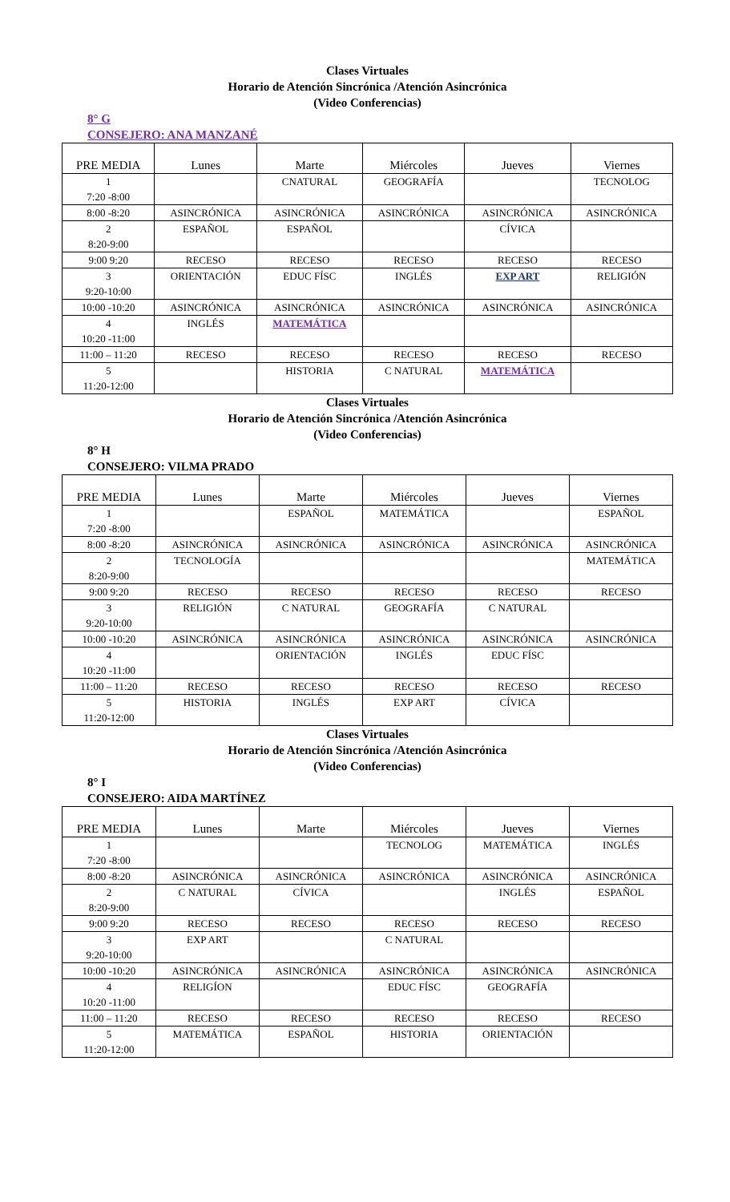Clases Virtuales
Horario de Atención Sincrónica /Atención Asincrónica
(Video Conferencias)
8° G
CONSEJERO: ANA MANZANÉ
| PRE MEDIA | Lunes | Marte | Miércoles | Jueves | Viernes |
| 1 7:20 -8:00 | | CNATURAL | GEOGRAFÍA | | TECNOLOG |
| 8:00 -8:20 | ASINCRÓNICA | ASINCRÓNICA | ASINCRÓNICA | ASINCRÓNICA | ASINCRÓNICA |
| 2 8:20-9:00 | ESPAÑOL | ESPAÑOL | | CÍVICA | |
| 9:00 9:20 | RECESO | RECESO | RECESO | RECESO | RECESO |
| 3 9:20-10:00 | ORIENTACIÓN | EDUC FÍSC | INGLÉS | EXP ART | RELIGIÓN |
| 10:00 -10:20 | ASINCRÓNICA | ASINCRÓNICA | ASINCRÓNICA | ASINCRÓNICA | ASINCRÓNICA |
| 4 10:20 -11:00 | INGLÉS | MATEMÁTICA | | | |
| 11:00 – 11:20 | RECESO | RECESO | RECESO | RECESO | RECESO |
| 5 11:20-12:00 | | HISTORIA | C NATURAL | MATEMÁTICA | |
Clases Virtuales
Horario de Atención Sincrónica /Atención Asincrónica
(Video Conferencias)
8° H
CONSEJERO: VILMA PRADO
| PRE MEDIA | Lunes | Marte | Miércoles | Jueves | Viernes |
| 1 7:20 -8:00 | | ESPAÑOL | MATEMÁTICA | | ESPAÑOL |
| 8:00 -8:20 | ASINCRÓNICA | ASINCRÓNICA | ASINCRÓNICA | ASINCRÓNICA | ASINCRÓNICA |
| 2 8:20-9:00 | TECNOLOGÍA | | | | MATEMÁTICA |
| 9:00 9:20 | RECESO | RECESO | RECESO | RECESO | RECESO |
| 3 9:20-10:00 | RELIGIÓN | C NATURAL | GEOGRAFÍA | C NATURAL | |
| 10:00 -10:20 | ASINCRÓNICA | ASINCRÓNICA | ASINCRÓNICA | ASINCRÓNICA | ASINCRÓNICA |
| 4 10:20 -11:00 | | ORIENTACIÓN | INGLÉS | EDUC FÍSC | |
| 11:00 – 11:20 | RECESO | RECESO | RECESO | RECESO | RECESO |
| 5 11:20-12:00 | HISTORIA | INGLÉS | EXP ART | CÍVICA | |
Clases Virtuales
Horario de Atención Sincrónica /Atención Asincrónica
(Video Conferencias)
8° I
CONSEJERO: AIDA MARTÍNEZ
| PRE MEDIA | Lunes | Marte | Miércoles | Jueves | Viernes |
| 1 7:20 -8:00 | | | TECNOLOG | MATEMÁTICA | INGLÉS |
| 8:00 -8:20 | ASINCRÓNICA | ASINCRÓNICA | ASINCRÓNICA | ASINCRÓNICA | ASINCRÓNICA |
| 2 8:20-9:00 | C NATURAL | CÍVICA | | INGLÉS | ESPAÑOL |
| 9:00 9:20 | RECESO | RECESO | RECESO | RECESO | RECESO |
| 3 9:20-10:00 | EXP ART | | C NATURAL | | |
| 10:00 -10:20 | ASINCRÓNICA | ASINCRÓNICA | ASINCRÓNICA | ASINCRÓNICA | ASINCRÓNICA |
| 4 10:20 -11:00 | RELIGÍON | | EDUC FÍSC | GEOGRAFÍA | |
| 11:00 – 11:20 | RECESO | RECESO | RECESO | RECESO | RECESO |
| 5 11:20-12:00 | MATEMÁTICA | ESPAÑOL | HISTORIA | ORIENTACIÓN | |